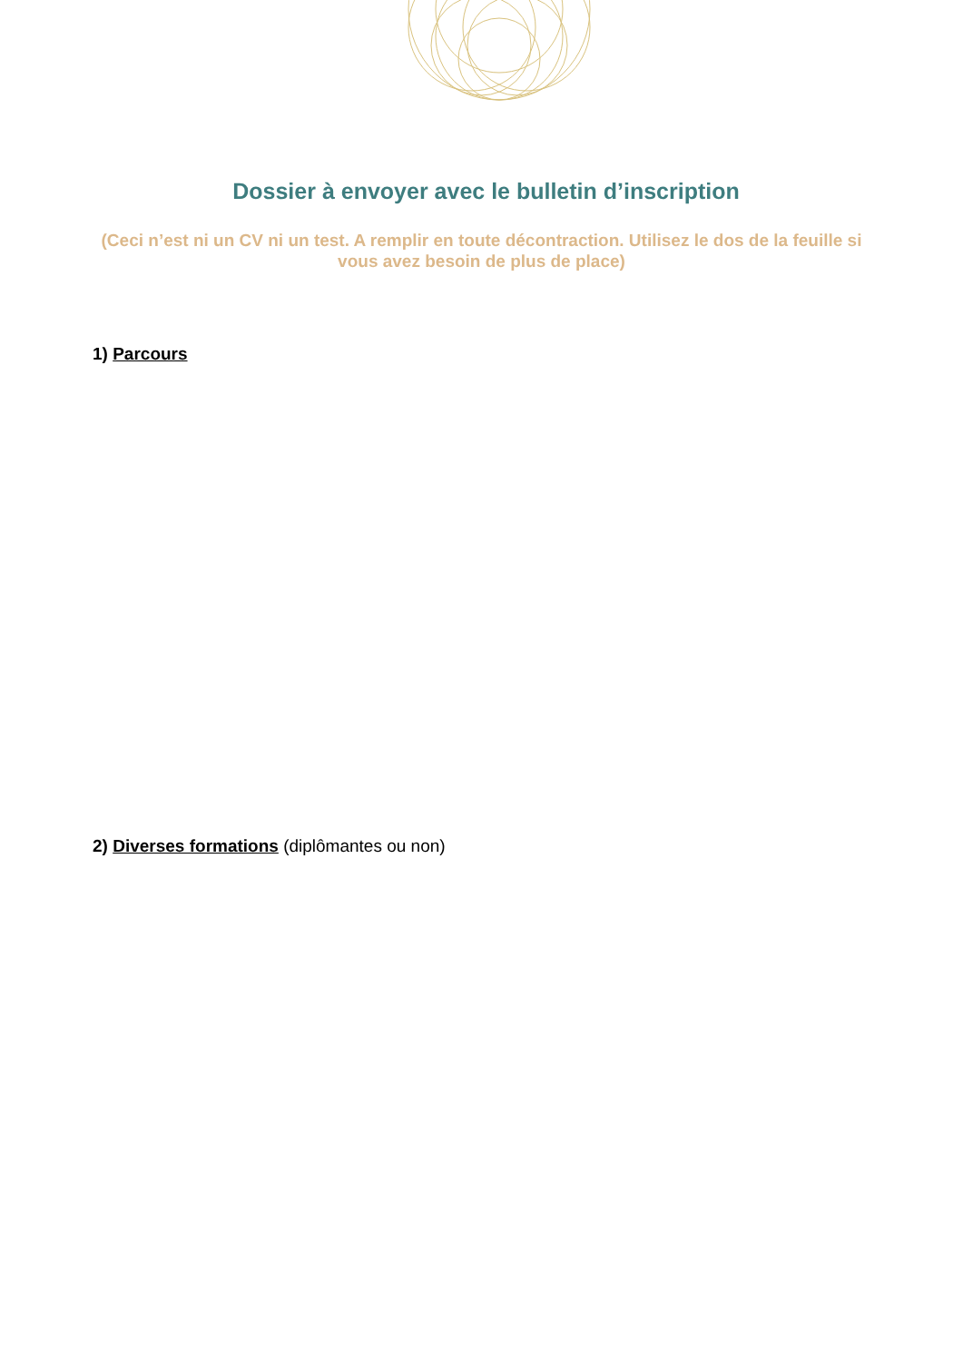Dossier à envoyer avec le bulletin d’inscription
(Ceci n’est ni un CV ni un test. A remplir en toute décontraction. Utilisez le dos de la feuille si vous avez besoin de plus de place)
1) Parcours
2) Diverses formations (diplômantes ou non)